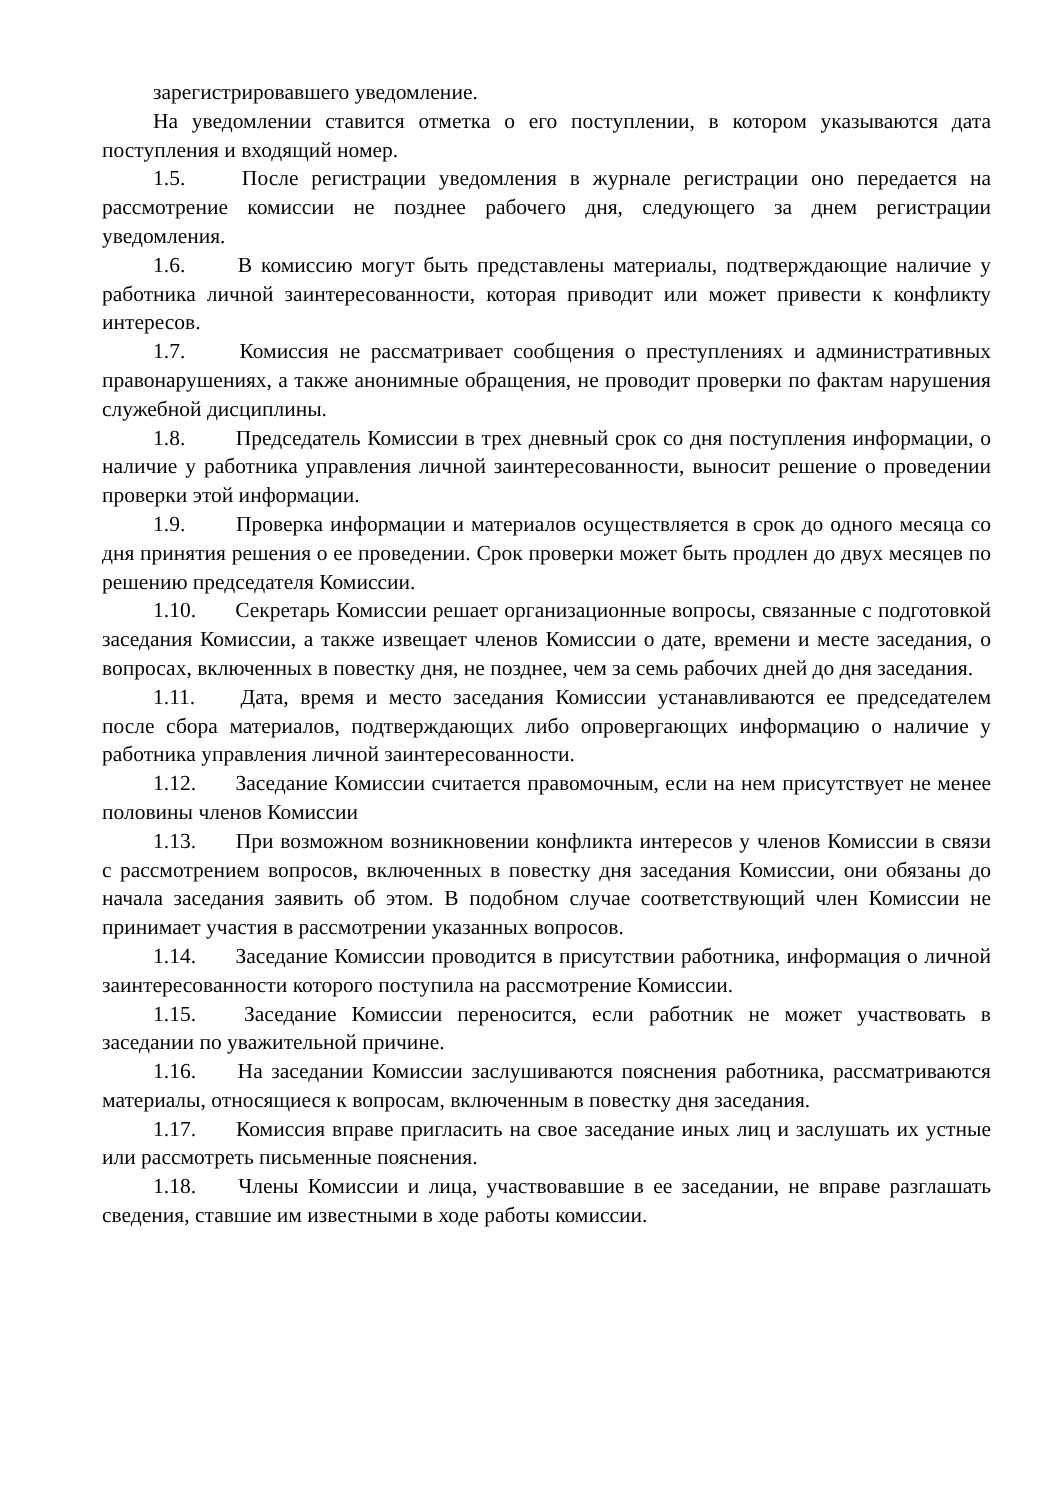зарегистрировавшего уведомление.
На уведомлении ставится отметка о его поступлении, в котором указываются дата поступления и входящий номер.
1.5. После регистрации уведомления в журнале регистрации оно передается на рассмотрение комиссии не позднее рабочего дня, следующего за днем регистрации уведомления.
1.6. В комиссию могут быть представлены материалы, подтверждающие наличие у работника личной заинтересованности, которая приводит или может привести к конфликту интересов.
1.7. Комиссия не рассматривает сообщения о преступлениях и административных правонарушениях, а также анонимные обращения, не проводит проверки по фактам нарушения служебной дисциплины.
1.8. Председатель Комиссии в трех дневный срок со дня поступления информации, о наличие у работника управления личной заинтересованности, выносит решение о проведении проверки этой информации.
1.9. Проверка информации и материалов осуществляется в срок до одного месяца со дня принятия решения о ее проведении. Срок проверки может быть продлен до двух месяцев по решению председателя Комиссии.
1.10. Секретарь Комиссии решает организационные вопросы, связанные с подготовкой заседания Комиссии, а также извещает членов Комиссии о дате, времени и месте заседания, о вопросах, включенных в повестку дня, не позднее, чем за семь рабочих дней до дня заседания.
1.11. Дата, время и место заседания Комиссии устанавливаются ее председателем после сбора материалов, подтверждающих либо опровергающих информацию о наличие у работника управления личной заинтересованности.
1.12. Заседание Комиссии считается правомочным, если на нем присутствует не менее половины членов Комиссии
1.13. При возможном возникновении конфликта интересов у членов Комиссии в связи с рассмотрением вопросов, включенных в повестку дня заседания Комиссии, они обязаны до начала заседания заявить об этом. В подобном случае соответствующий член Комиссии не принимает участия в рассмотрении указанных вопросов.
1.14. Заседание Комиссии проводится в присутствии работника, информация о личной заинтересованности которого поступила на рассмотрение Комиссии.
1.15. Заседание Комиссии переносится, если работник не может участвовать в заседании по уважительной причине.
1.16. На заседании Комиссии заслушиваются пояснения работника, рассматриваются материалы, относящиеся к вопросам, включенным в повестку дня заседания.
1.17. Комиссия вправе пригласить на свое заседание иных лиц и заслушать их устные или рассмотреть письменные пояснения.
1.18. Члены Комиссии и лица, участвовавшие в ее заседании, не вправе разглашать сведения, ставшие им известными в ходе работы комиссии.